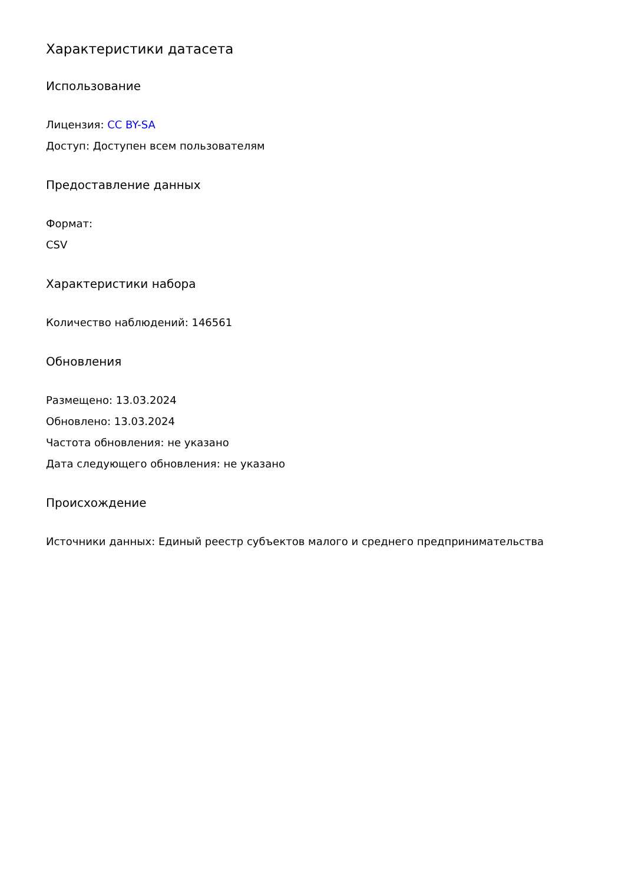Характеристики датасета
Использование
Лицензия: CC BY-SA
Доступ: Доступен всем пользователям
Предоставление данных
Формат:
CSV
Характеристики набора
Количество наблюдений: 146561
Обновления
Размещено: 13.03.2024
Обновлено: 13.03.2024
Частота обновления: не указано
Дата следующего обновления: не указано
Происхождение
Источники данных: Единый реестр субъектов малого и среднего предпринимательства